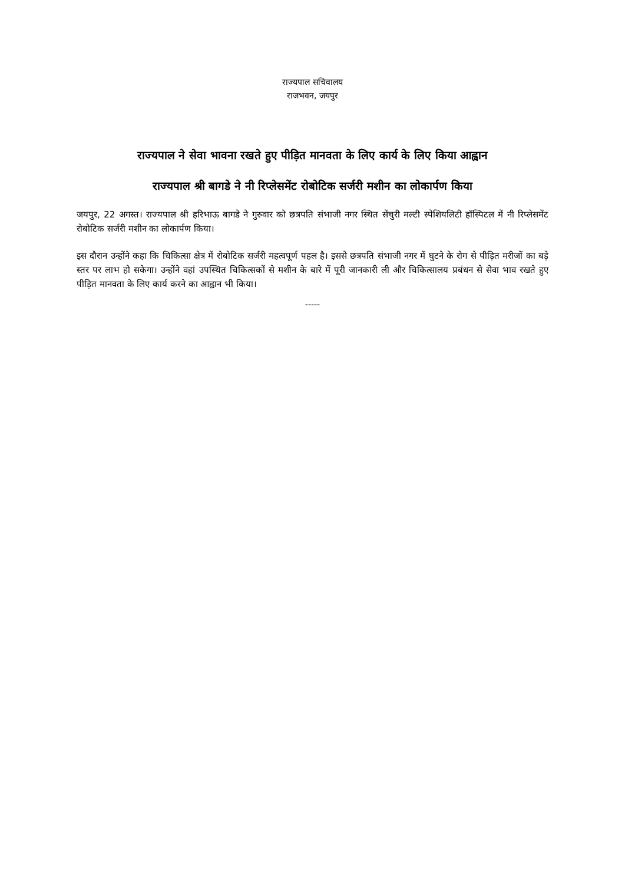राज्यपाल सचिवालय
राजभवन, जयपुर
राज्यपाल ने सेवा भावना रखते हुए पीड़ित मानवता के लिए कार्य के लिए किया आह्वान
राज्यपाल श्री बागडे ने नी रिप्लेसमेंट रोबोटिक सर्जरी मशीन का लोकार्पण किया
जयपुर, 22 अगस्त। राज्यपाल श्री हरिभाऊ बागडे ने गुरुवार को छत्रपति संभाजी नगर स्थित सेंचुरी मल्टी स्पेशियलिटी हॉस्पिटल में नी रिप्लेसमेंट रोबोटिक सर्जरी मशीन का लोकार्पण किया।
इस दौरान उन्होंने कहा कि चिकित्सा क्षेत्र में रोबोटिक सर्जरी महत्वपूर्ण पहल है। इससे छत्रपति संभाजी नगर में घुटने के रोग से पीड़ित मरीजों का बड़े स्तर पर लाभ हो सकेगा। उन्होंने वहां उपस्थित चिकित्सकों से मशीन के बारे में पूरी जानकारी ली और चिकित्सालय प्रबंधन से सेवा भाव रखते हुए पीड़ित मानवता के लिए कार्य करने का आह्वान भी किया।
-----